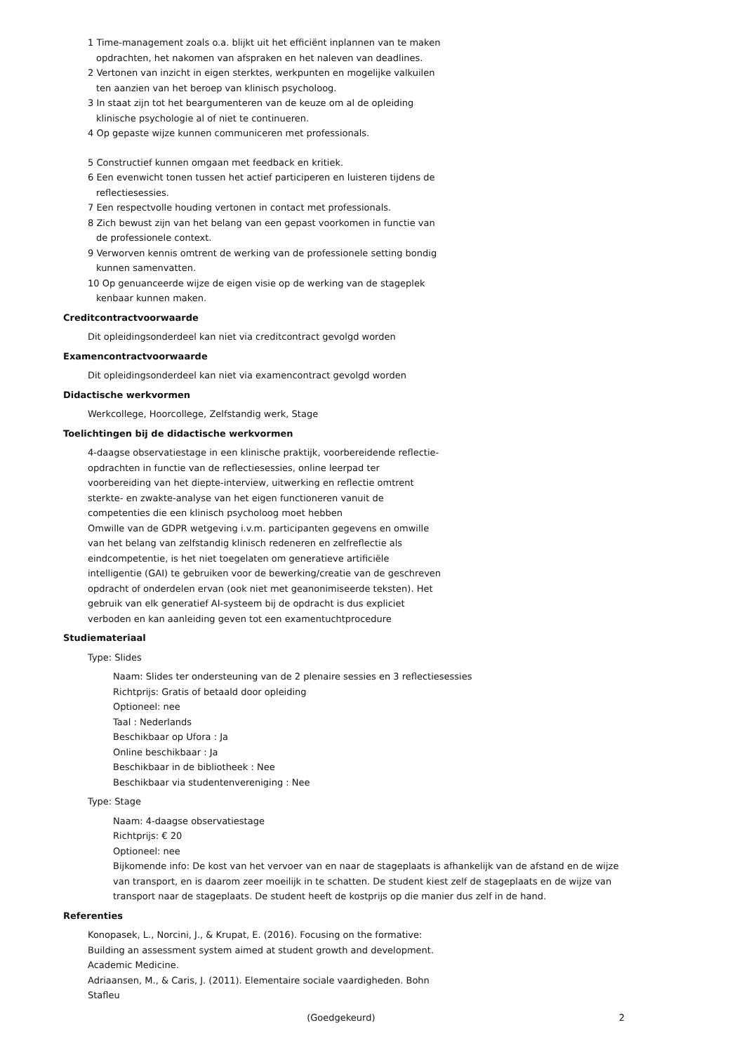1 Time-management zoals o.a. blijkt uit het efficiënt inplannen van te maken opdrachten, het nakomen van afspraken en het naleven van deadlines.
2 Vertonen van inzicht in eigen sterktes, werkpunten en mogelijke valkuilen ten aanzien van het beroep van klinisch psycholoog.
3 In staat zijn tot het beargumenteren van de keuze om al de opleiding klinische psychologie al of niet te continueren.
4 Op gepaste wijze kunnen communiceren met professionals.
5 Constructief kunnen omgaan met feedback en kritiek.
6 Een evenwicht tonen tussen het actief participeren en luisteren tijdens de reflectiesessies.
7 Een respectvolle houding vertonen in contact met professionals.
8 Zich bewust zijn van het belang van een gepast voorkomen in functie van de professionele context.
9 Verworven kennis omtrent de werking van de professionele setting bondig kunnen samenvatten.
10 Op genuanceerde wijze de eigen visie op de werking van de stageplek kenbaar kunnen maken.
Creditcontractvoorwaarde
Dit opleidingsonderdeel kan niet via creditcontract gevolgd worden
Examencontractvoorwaarde
Dit opleidingsonderdeel kan niet via examencontract gevolgd worden
Didactische werkvormen
Werkcollege, Hoorcollege, Zelfstandig werk, Stage
Toelichtingen bij de didactische werkvormen
4-daagse observatiestage in een klinische praktijk, voorbereidende reflectie-opdrachten in functie van de reflectiesessies, online leerpad ter voorbereiding van het diepte-interview, uitwerking en reflectie omtrent sterkte- en zwakte-analyse van het eigen functioneren vanuit de competenties die een klinisch psycholoog moet hebben
Omwille van de GDPR wetgeving i.v.m. participanten gegevens en omwille van het belang van zelfstandig klinisch redeneren en zelfreflectie als eindcompetentie, is het niet toegelaten om generatieve artificiële intelligentie (GAI) te gebruiken voor de bewerking/creatie van de geschreven opdracht of onderdelen ervan (ook niet met geanonimiseerde teksten). Het gebruik van elk generatief AI-systeem bij de opdracht is dus expliciet verboden en kan aanleiding geven tot een examentuchtprocedure
Studiemateriaal
Type: Slides
Naam: Slides ter ondersteuning van de 2 plenaire sessies en 3 reflectiesessies
Richtprijs: Gratis of betaald door opleiding
Optioneel: nee
Taal : Nederlands
Beschikbaar op Ufora : Ja
Online beschikbaar : Ja
Beschikbaar in de bibliotheek : Nee
Beschikbaar via studentenvereniging : Nee
Type: Stage
Naam: 4-daagse observatiestage
Richtprijs: € 20
Optioneel: nee
Bijkomende info: De kost van het vervoer van en naar de stageplaats is afhankelijk van de afstand en de wijze van transport, en is daarom zeer moeilijk in te schatten. De student kiest zelf de stageplaats en de wijze van transport naar de stageplaats. De student heeft de kostprijs op die manier dus zelf in de hand.
Referenties
Konopasek, L., Norcini, J., & Krupat, E. (2016). Focusing on the formative: Building an assessment system aimed at student growth and development. Academic Medicine.
Adriaansen, M., & Caris, J. (2011). Elementaire sociale vaardigheden. Bohn Stafleu
(Goedgekeurd) 2